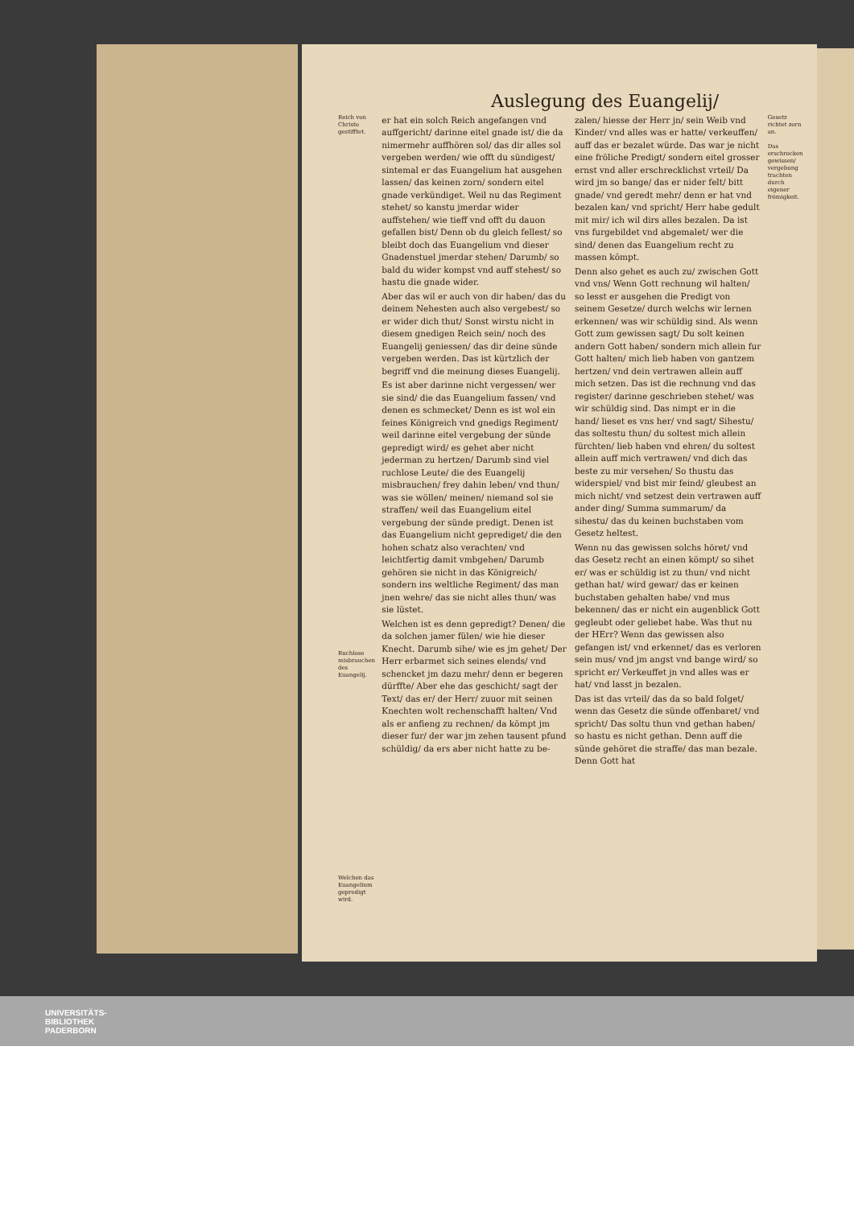Auslegung des Euangelij/
Reich von Christo gestifftet.
Ruchlose misbrauchen des Euangelij.
Welchen das Euangelium gepredigt wird.
er hat ein solch Reich angefangen vnd auffgericht/ darinne eitel gnade ist/ die da nimermehr auffhören sol/ das dir alles sol vergeben werden/ wie offt du sündigest/ sintemal er das Euangelium hat ausgehen lassen/ das keinen zorn/ sondern eitel gnade verkündiget. Weil nu das Regiment stehet/ so kanstu jmerdar wider auffstehen/ wie tieff vnd offt du dauon gefallen bist/ Denn ob du gleich fellest/ so bleibt doch das Euangelium vnd dieser Gnadenstuel jmerdar stehen/ Darumb/ so bald du wider kompst vnd auff stehest/ so hastu die gnade wider.
Aber das wil er auch von dir haben/ das du deinem Nehesten auch also vergebest/ so er wider dich thut/ Sonst wirstu nicht in diesem gnedigen Reich sein/ noch des Euangelij geniessen/ das dir deine sünde vergeben werden. Das ist kürtzlich der begriff vnd die meinung dieses Euangelij.
Es ist aber darinne nicht vergessen/ wer sie sind/ die das Euangelium fassen/ vnd denen es schmecket/ Denn es ist wol ein feines Königreich vnd gnedigs Regiment/ weil darinne eitel vergebung der sünde gepredigt wird/ es gehet aber nicht jederman zu hertzen/ Darumb sind viel ruchlose Leute/ die des Euangelij misbrauchen/ frey dahin leben/ vnd thun/ was sie wöllen/ meinen/ niemand sol sie straffen/ weil das Euangelium eitel vergebung der sünde predigt. Denen ist das Euangelium nicht geprediget/ die den hohen schatz also verachten/ vnd leichtfertig damit vmbgehen/ Darumb gehören sie nicht in das Königreich/ sondern ins weltliche Regiment/ das man jnen wehre/ das sie nicht alles thun/ was sie lüstet.
Welchen ist es denn gepredigt? Denen/ die da solchen jamer fülen/ wie hie dieser Knecht. Darumb sihe/ wie es jm gehet/ Der Herr erbarmet sich seines elends/ vnd schencket jm dazu mehr/ denn er begeren dürffte/ Aber ehe das geschicht/ sagt der Text/ das er/ der Herr/ zuuor mit seinen Knechten wolt rechenschafft halten/ Vnd als er anfieng zu rechnen/ da kömpt jm dieser fur/ der war jm zehen tausent pfund schüldig/ da ers aber nicht hatte zu be-
zalen/ hiesse der Herr jn/ sein Weib vnd Kinder/ vnd alles was er hatte/ verkeuffen/ auff das er bezalet würde. Das war je nicht eine fröliche Predigt/ sondern eitel grosser ernst vnd aller erschrecklichst vrteil/ Da wird jm so bange/ das er nider felt/ bitt gnade/ vnd geredt mehr/ denn er hat vnd bezalen kan/ vnd spricht/ Herr habe gedult mit mir/ ich wil dirs alles bezalen. Da ist vns furgebildet vnd abgemalet/ wer die sind/ denen das Euangelium recht zu massen kömpt.
Denn also gehet es auch zu/ zwischen Gott vnd vns/ Wenn Gott rechnung wil halten/ so lesst er ausgehen die Predigt von seinem Gesetze/ durch welchs wir lernen erkennen/ was wir schüldig sind. Als wenn Gott zum gewissen sagt/ Du solt keinen andern Gott haben/ sondern mich allein fur Gott halten/ mich lieb haben von gantzem hertzen/ vnd dein vertrawen allein auff mich setzen. Das ist die rechnung vnd das register/ darinne geschrieben stehet/ was wir schüldig sind. Das nimpt er in die hand/ lieset es vns her/ vnd sagt/ Sihestu/ das soltestu thun/ du soltest mich allein fürchten/ lieb haben vnd ehren/ du soltest allein auff mich vertrawen/ vnd dich das beste zu mir versehen/ So thustu das widerspiel/ vnd bist mir feind/ gleubest an mich nicht/ vnd setzest dein vertrawen auff ander ding/ Summa summarum/ da sihestu/ das du keinen buchstaben vom Gesetz heltest.
Wenn nu das gewissen solchs höret/ vnd das Gesetz recht an einen kömpt/ so sihet er/ was er schüldig ist zu thun/ vnd nicht gethan hat/ wird gewar/ das er keinen buchstaben gehalten habe/ vnd mus bekennen/ das er nicht ein augenblick Gott gegleubt oder geliebet habe. Was thut nu der HErr? Wenn das gewissen also gefangen ist/ vnd erkennet/ das es verloren sein mus/ vnd jm angst vnd bange wird/ so spricht er/ Verkeuffet jn vnd alles was er hat/ vnd lasst jn bezalen.
Das ist das vrteil/ das da so bald folget/ wenn das Gesetz die sünde offenbaret/ vnd spricht/ Das soltu thun vnd gethan haben/ so hastu es nicht gethan. Denn auff die sünde gehöret die straffe/ das man bezale. Denn Gott hat
Gesetz richtet zorn an.
Das erschrocken gewissen/ vergebung trachten durch eigener frömigkeit.
UNIVERSITÄTS-
BIBLIOTHEK
PADERBORN